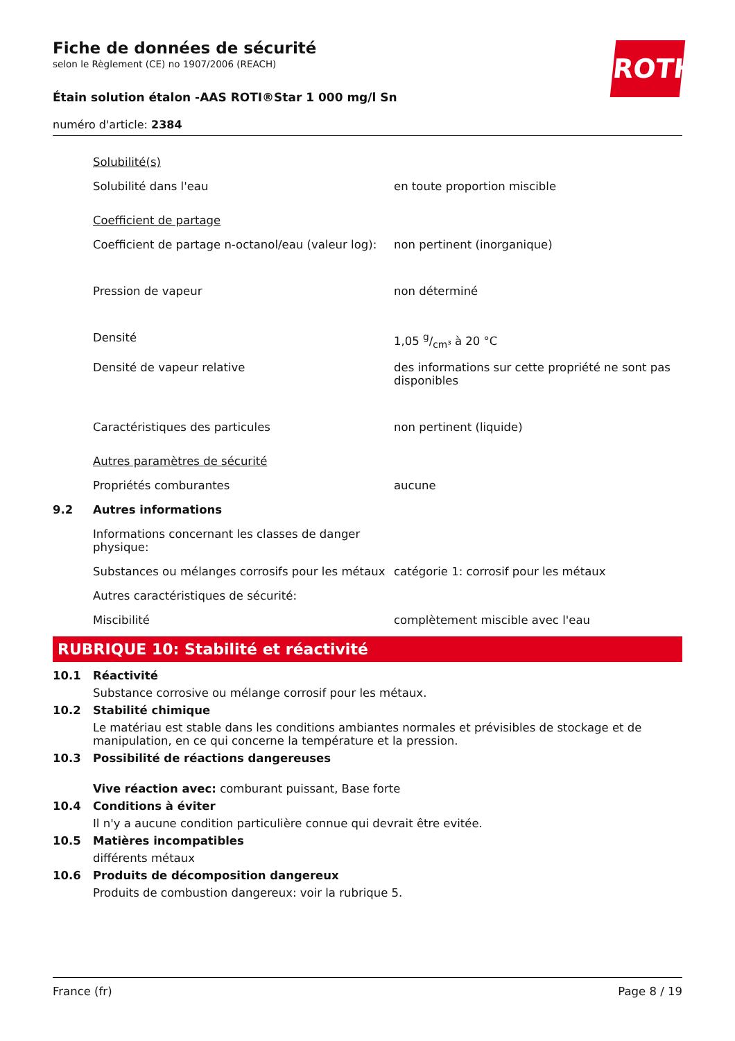ROTH
Fiche de données de sécurité
selon le Règlement (CE) no 1907/2006 (REACH)
Étain solution étalon -AAS ROTI®Star 1 000 mg/l Sn
numéro d'article: 2384
| | Solubilité(s) | |
| | Solubilité dans l'eau | en toute proportion miscible |
| | Coefficient de partage | |
| | Coefficient de partage n-octanol/eau (valeur log): | non pertinent (inorganique) |
| | Pression de vapeur | non déterminé |
| | Densité | 1,05 g/cm³ à 20 °C |
| | Densité de vapeur relative | des informations sur cette propriété ne sont pas disponibles |
| | Caractéristiques des particules | non pertinent (liquide) |
| | Autres paramètres de sécurité | |
| | Propriétés comburantes | aucune |
| 9.2 | Autres informations | |
| | Informations concernant les classes de danger physique: | |
| | Substances ou mélanges corrosifs pour les métaux | catégorie 1: corrosif pour les métaux |
| | Autres caractéristiques de sécurité: | |
| | Miscibilité | complètement miscible avec l'eau |
RUBRIQUE 10: Stabilité et réactivité
10.1 Réactivité
Substance corrosive ou mélange corrosif pour les métaux.
10.2 Stabilité chimique
Le matériau est stable dans les conditions ambiantes normales et prévisibles de stockage et de manipulation, en ce qui concerne la température et la pression.
10.3 Possibilité de réactions dangereuses
Vive réaction avec: comburant puissant, Base forte
10.4 Conditions à éviter
Il n'y a aucune condition particulière connue qui devrait être evitée.
10.5 Matières incompatibles
différents métaux
10.6 Produits de décomposition dangereux
Produits de combustion dangereux: voir la rubrique 5.
France (fr) Page 8 / 19